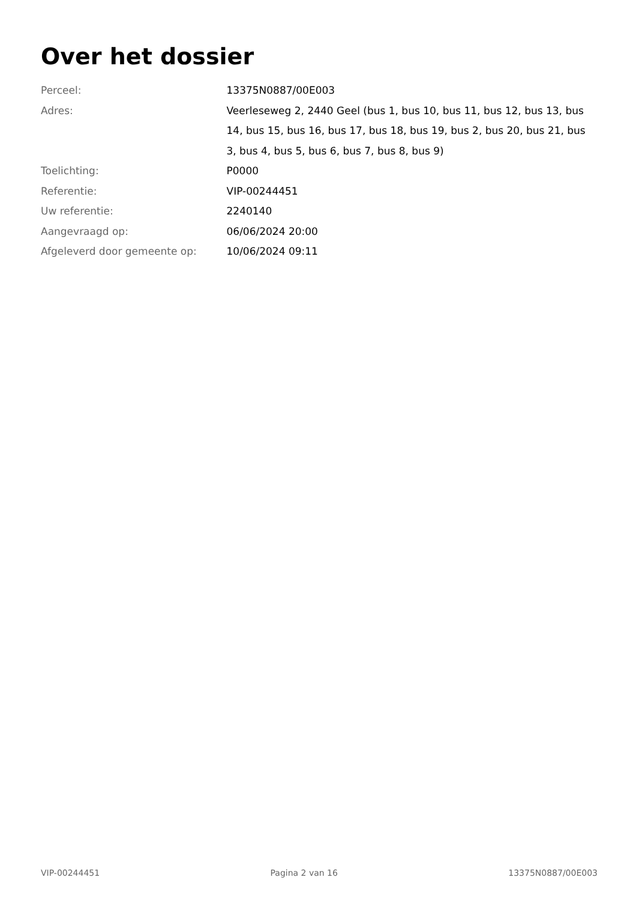Over het dossier
| Perceel: | 13375N0887/00E003 |
| Adres: | Veerleseweg 2, 2440 Geel (bus 1, bus 10, bus 11, bus 12, bus 13, bus 14, bus 15, bus 16, bus 17, bus 18, bus 19, bus 2, bus 20, bus 21, bus 3, bus 4, bus 5, bus 6, bus 7, bus 8, bus 9) |
| Toelichting: | P0000 |
| Referentie: | VIP-00244451 |
| Uw referentie: | 2240140 |
| Aangevraagd op: | 06/06/2024 20:00 |
| Afgeleverd door gemeente op: | 10/06/2024 09:11 |
VIP-00244451 Pagina 2 van 16 13375N0887/00E003